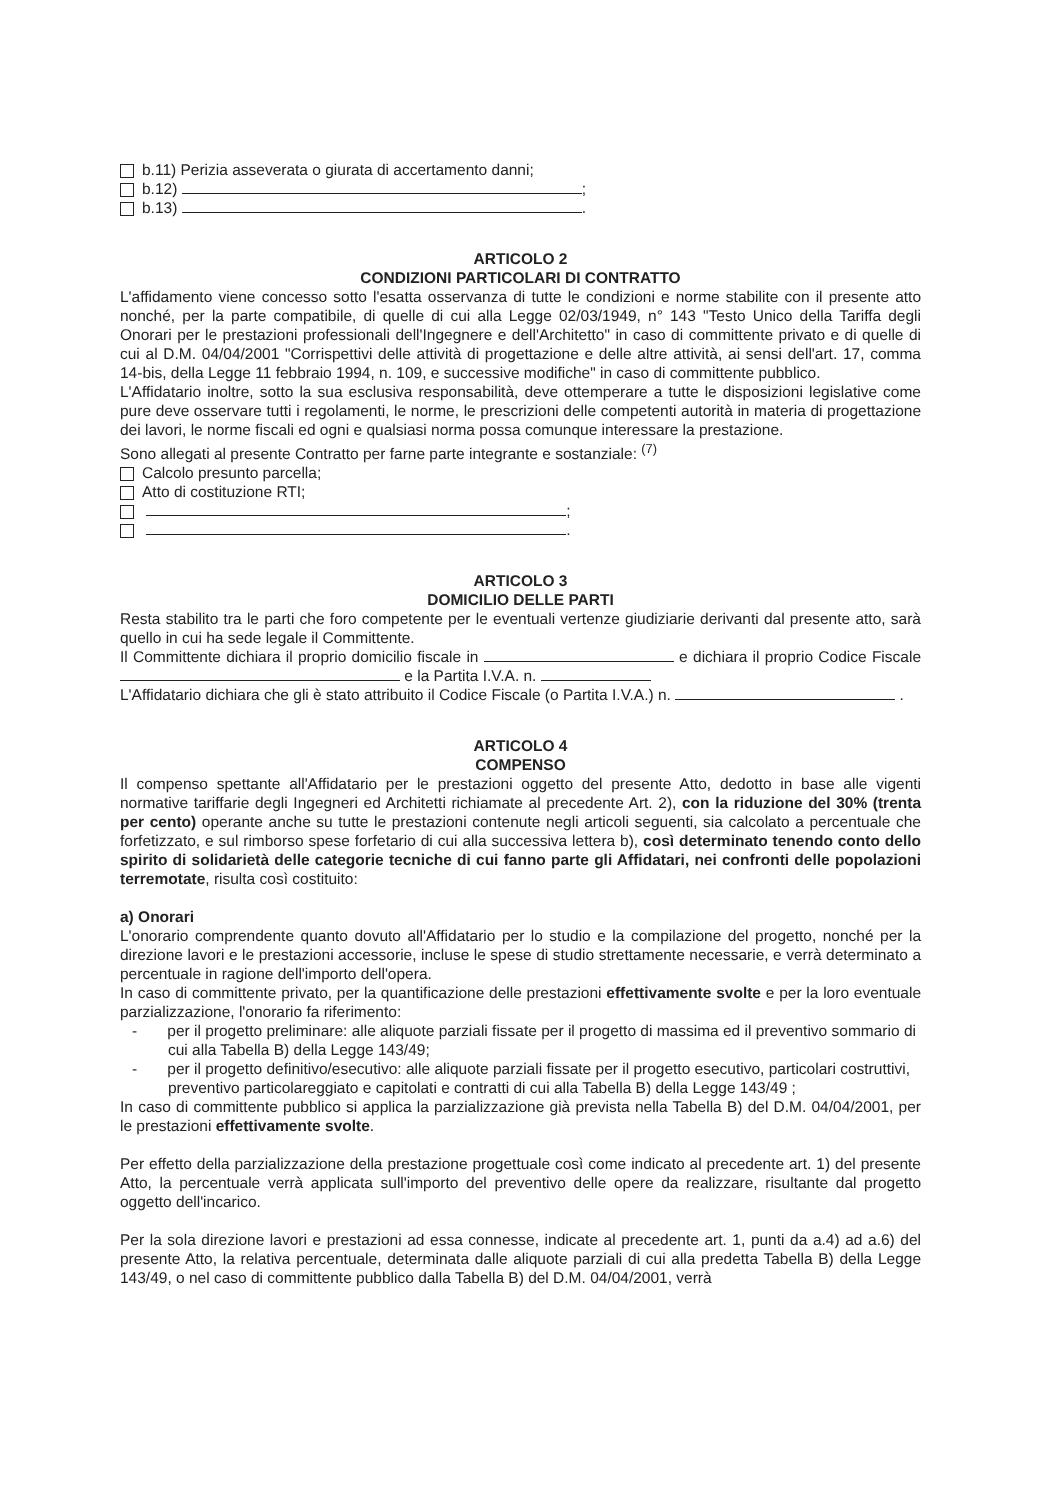b.11) Perizia asseverata o giurata di accertamento danni;
b.12) ;
b.13) .
ARTICOLO 2
CONDIZIONI PARTICOLARI DI CONTRATTO
L'affidamento viene concesso sotto l'esatta osservanza di tutte le condizioni e norme stabilite con il presente atto nonché, per la parte compatibile, di quelle di cui alla Legge 02/03/1949, n° 143 "Testo Unico della Tariffa degli Onorari per le prestazioni professionali dell'Ingegnere e dell'Architetto" in caso di committente privato e di quelle di cui al D.M. 04/04/2001 "Corrispettivi delle attività di progettazione e delle altre attività, ai sensi dell'art. 17, comma 14-bis, della Legge 11 febbraio 1994, n. 109, e successive modifiche" in caso di committente pubblico.
L'Affidatario inoltre, sotto la sua esclusiva responsabilità, deve ottemperare a tutte le disposizioni legislative come pure deve osservare tutti i regolamenti, le norme, le prescrizioni delle competenti autorità in materia di progettazione dei lavori, le norme fiscali ed ogni e qualsiasi norma possa comunque interessare la prestazione.
Sono allegati al presente Contratto per farne parte integrante e sostanziale: <sup>(7)</sup>
Calcolo presunto parcella;
Atto di costituzione RTI;
;
.
ARTICOLO 3
DOMICILIO DELLE PARTI
Resta stabilito tra le parti che foro competente per le eventuali vertenze giudiziarie derivanti dal presente atto, sarà quello in cui ha sede legale il Committente.
Il Committente dichiara il proprio domicilio fiscale in e dichiara il proprio Codice Fiscale e la Partita I.V.A. n.
L'Affidatario dichiara che gli è stato attribuito il Codice Fiscale (o Partita I.V.A.) n. .
ARTICOLO 4
COMPENSO
Il compenso spettante all'Affidatario per le prestazioni oggetto del presente Atto, dedotto in base alle vigenti normative tariffarie degli Ingegneri ed Architetti richiamate al precedente Art. 2), con la riduzione del 30% (trenta per cento) operante anche su tutte le prestazioni contenute negli articoli seguenti, sia calcolato a percentuale che forfetizzato, e sul rimborso spese forfetario di cui alla successiva lettera b), così determinato tenendo conto dello spirito di solidarietà delle categorie tecniche di cui fanno parte gli Affidatari, nei confronti delle popolazioni terremotate, risulta così costituito:
a) Onorari
L'onorario comprendente quanto dovuto all'Affidatario per lo studio e la compilazione del progetto, nonché per la direzione lavori e le prestazioni accessorie, incluse le spese di studio strettamente necessarie, e verrà determinato a percentuale in ragione dell'importo dell'opera.
In caso di committente privato, per la quantificazione delle prestazioni effettivamente svolte e per la loro eventuale parzializzazione, l'onorario fa riferimento:
- per il progetto preliminare: alle aliquote parziali fissate per il progetto di massima ed il preventivo sommario di cui alla Tabella B) della Legge 143/49;
- per il progetto definitivo/esecutivo: alle aliquote parziali fissate per il progetto esecutivo, particolari costruttivi, preventivo particolareggiato e capitolati e contratti di cui alla Tabella B) della Legge 143/49 ;
In caso di committente pubblico si applica la parzializzazione già prevista nella Tabella B) del D.M. 04/04/2001, per le prestazioni effettivamente svolte.
Per effetto della parzializzazione della prestazione progettuale così come indicato al precedente art. 1) del presente Atto, la percentuale verrà applicata sull'importo del preventivo delle opere da realizzare, risultante dal progetto oggetto dell'incarico.
Per la sola direzione lavori e prestazioni ad essa connesse, indicate al precedente art. 1, punti da a.4) ad a.6) del presente Atto, la relativa percentuale, determinata dalle aliquote parziali di cui alla predetta Tabella B) della Legge 143/49, o nel caso di committente pubblico dalla Tabella B) del D.M. 04/04/2001, verrà